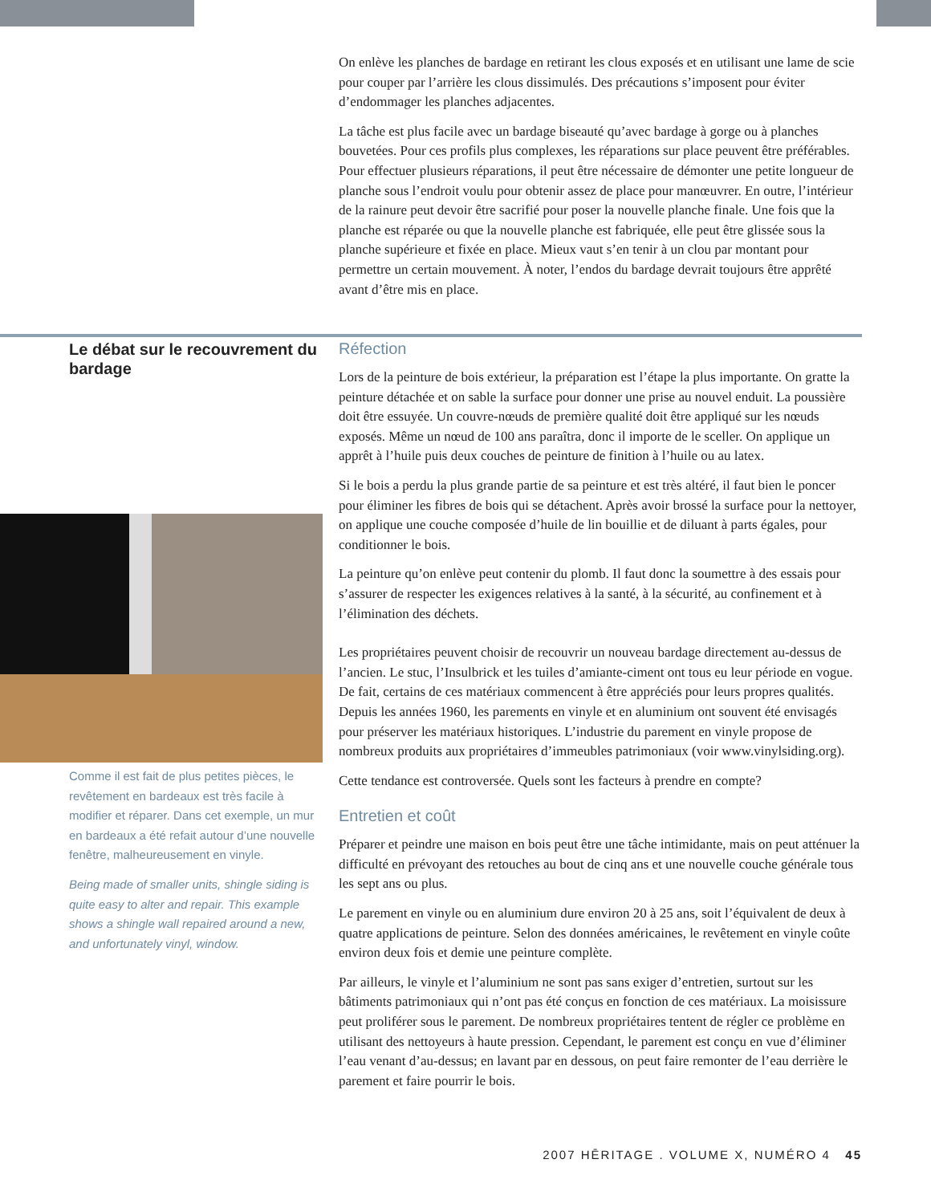On enlève les planches de bardage en retirant les clous exposés et en utilisant une lame de scie pour couper par l’arrière les clous dissimulés. Des précautions s’imposent pour éviter d’endommager les planches adjacentes.
La tâche est plus facile avec un bardage biseauté qu’avec bardage à gorge ou à planches bouvetées. Pour ces profils plus complexes, les réparations sur place peuvent être préférables. Pour effectuer plusieurs réparations, il peut être nécessaire de démonter une petite longueur de planche sous l’endroit voulu pour obtenir assez de place pour manœuvrer. En outre, l’intérieur de la rainure peut devoir être sacrifié pour poser la nouvelle planche finale. Une fois que la planche est réparée ou que la nouvelle planche est fabriquée, elle peut être glissée sous la planche supérieure et fixée en place. Mieux vaut s’en tenir à un clou par montant pour permettre un certain mouvement. À noter, l’endos du bardage devrait toujours être apprêté avant d’être mis en place.
Le débat sur le recouvrement du bardage
Réfection
Lors de la peinture de bois extérieur, la préparation est l’étape la plus importante. On gratte la peinture détachée et on sable la surface pour donner une prise au nouvel enduit. La poussière doit être essuyée. Un couvre-nœuds de première qualité doit être appliqué sur les nœuds exposés. Même un nœud de 100 ans paraîtra, donc il importe de le sceller. On applique un apprêt à l’huile puis deux couches de peinture de finition à l’huile ou au latex.
Si le bois a perdu la plus grande partie de sa peinture et est très altéré, il faut bien le poncer pour éliminer les fibres de bois qui se détachent. Après avoir brossé la surface pour la nettoyer, on applique une couche composée d’huile de lin bouillie et de diluant à parts égales, pour conditionner le bois.
La peinture qu’on enlève peut contenir du plomb. Il faut donc la soumettre à des essais pour s’assurer de respecter les exigences relatives à la santé, à la sécurité, au confinement et à l’élimination des déchets.
Les propriétaires peuvent choisir de recouvrir un nouveau bardage directement au-dessus de l’ancien. Le stuc, l’Insulbrick et les tuiles d’amiante-ciment ont tous eu leur période en vogue. De fait, certains de ces matériaux commencent à être appréciés pour leurs propres qualités. Depuis les années 1960, les parements en vinyle et en aluminium ont souvent été envisagés pour préserver les matériaux historiques. L’industrie du parement en vinyle propose de nombreux produits aux propriétaires d’immeubles patrimoniaux (voir www.vinylsiding.org).
Cette tendance est controversée. Quels sont les facteurs à prendre en compte?
Entretien et coût
Préparer et peindre une maison en bois peut être une tâche intimidante, mais on peut atténuer la difficulté en prévoyant des retouches au bout de cinq ans et une nouvelle couche générale tous les sept ans ou plus.
Le parement en vinyle ou en aluminium dure environ 20 à 25 ans, soit l’équivalent de deux à quatre applications de peinture. Selon des données américaines, le revêtement en vinyle coûte environ deux fois et demie une peinture complète.
Par ailleurs, le vinyle et l’aluminium ne sont pas sans exiger d’entretien, surtout sur les bâtiments patrimoniaux qui n’ont pas été conçus en fonction de ces matériaux. La moisissure peut proliférer sous le parement. De nombreux propriétaires tentent de régler ce problème en utilisant des nettoyeurs à haute pression. Cependant, le parement est conçu en vue d’éliminer l’eau venant d’au-dessus; en lavant par en dessous, on peut faire remonter de l’eau derrière le parement et faire pourrir le bois.
Comme il est fait de plus petites pièces, le revêtement en bardeaux est très facile à modifier et réparer. Dans cet exemple, un mur en bardeaux a été refait autour d’une nouvelle fenêtre, malheureusement en vinyle.
Being made of smaller units, shingle siding is quite easy to alter and repair. This example shows a shingle wall repaired around a new, and unfortunately vinyl, window.
2007 HĒRITAGE . VOLUME X, NUMÉRO 4 45